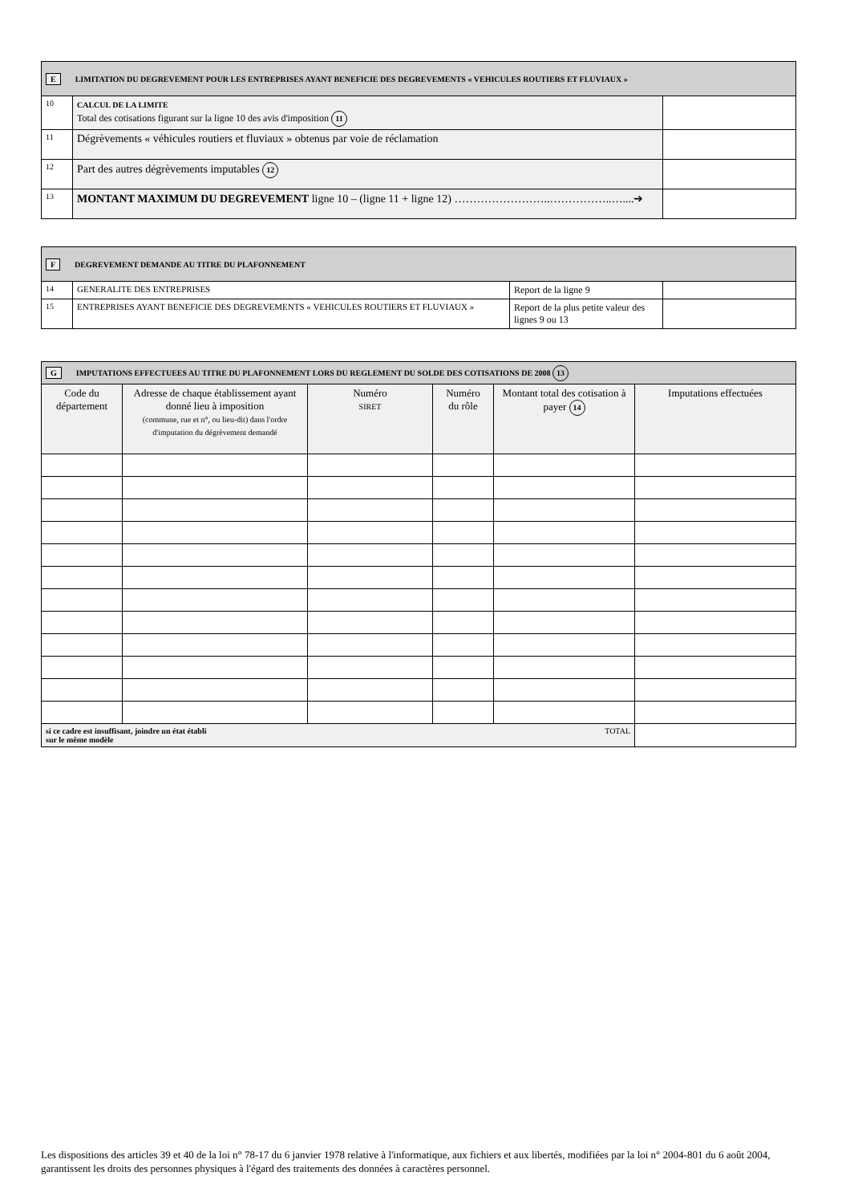| E LIMITATION DU DEGREVEMENT POUR LES ENTREPRISES AYANT BENEFICIE DES DEGREVEMENTS « VEHICULES ROUTIERS ET FLUVIAUX » | | |
| 10 | CALCUL DE LA LIMITE Total des cotisations figurant sur la ligne 10 des avis d'imposition 11 | |
| 11 | Dégrèvements « véhicules routiers et fluviaux » obtenus par voie de réclamation | |
| 12 | Part des autres dégrèvements imputables 12 | |
| 13 | MONTANT MAXIMUM DU DEGREVEMENT ligne 10 – (ligne 11 + ligne 12) ……………………..……………..…....➔ | |
| F DEGREVEMENT DEMANDE AU TITRE DU PLAFONNEMENT | | | |
| 14 | GENERALITE DES ENTREPRISES | Report de la ligne 9 | |
| 15 | ENTREPRISES AYANT BENEFICIE DES DEGREVEMENTS « VEHICULES ROUTIERS ET FLUVIAUX » | Report de la plus petite valeur des lignes 9 ou 13 | |
| G IMPUTATIONS EFFECTUEES AU TITRE DU PLAFONNEMENT LORS DU REGLEMENT DU SOLDE DES COTISATIONS DE 2008 13 | | | | | |
| Code du département | Adresse de chaque établissement ayant donné lieu à imposition (commune, rue et n°, ou lieu-dit) dans l'ordre d'imputation du dégrèvement demandé | Numéro SIRET | Numéro du rôle | Montant total des cotisation à payer 14 | Imputations effectuées |
| si ce cadre est insuffisant, joindre un état établi sur le même modèle TOTAL | | | | | |
Les dispositions des articles 39 et 40 de la loi n° 78-17 du 6 janvier 1978 relative à l'informatique, aux fichiers et aux libertés, modifiées par la loi n° 2004-801 du 6 août 2004, garantissent les droits des personnes physiques à l'égard des traitements des données à caractères personnel.